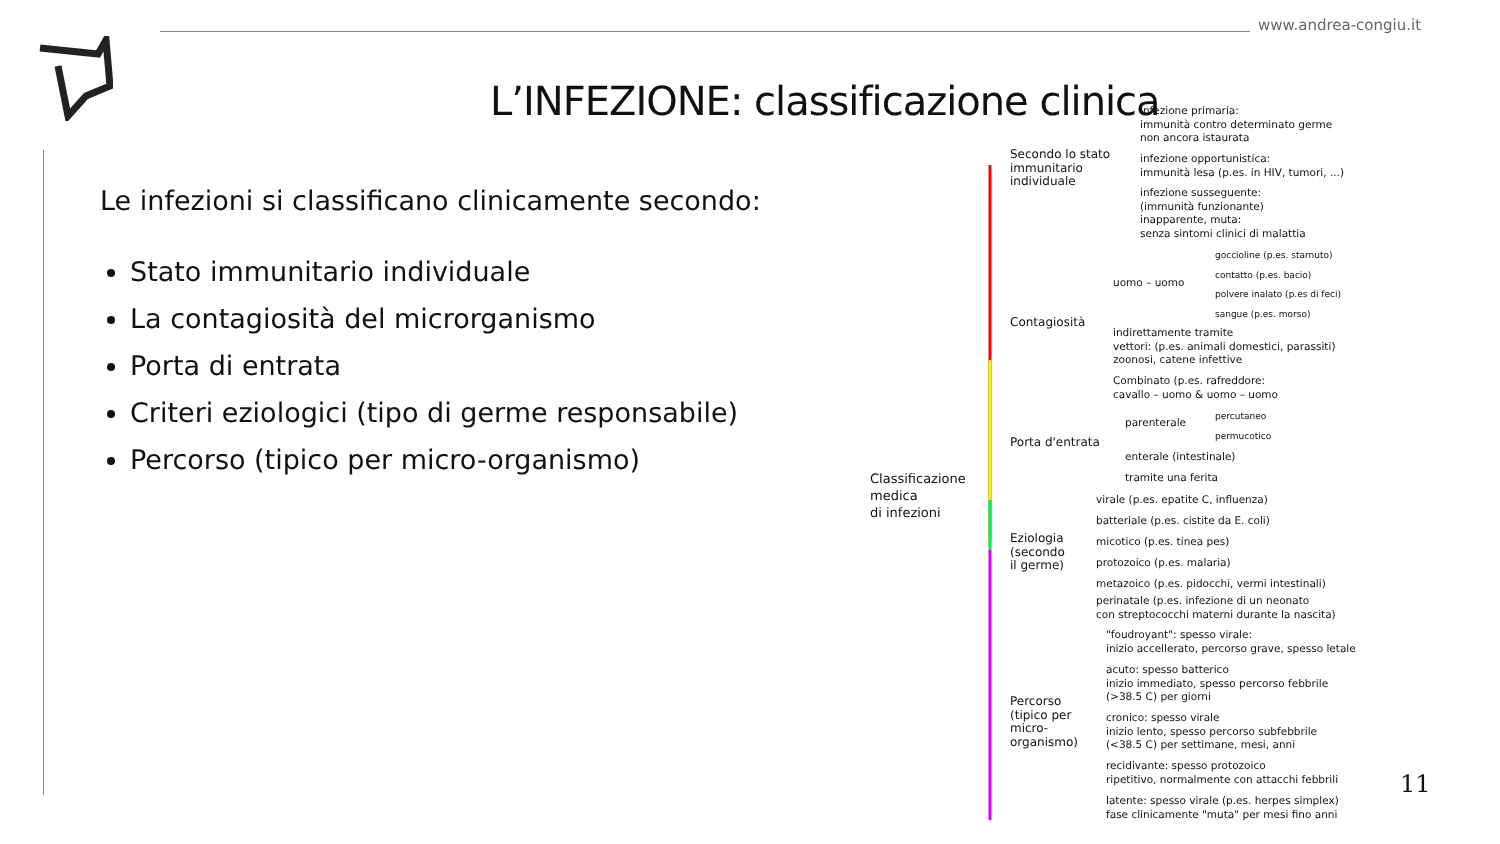www.andrea-congiu.it
L’INFEZIONE: classificazione clinica
Le infezioni si classificano clinicamente secondo:
Stato immunitario individuale
La contagiosità del microrganismo
Porta di entrata
Criteri eziologici (tipo di germe responsabile)
Percorso (tipico per micro-organismo)
Classificazione
medica
di infezioni
Secondo lo stato
immunitario
individuale
infezione primaria:
immunità contro determinato germe
non ancora istaurata
infezione opportunistica:
immunità lesa (p.es. in HIV, tumori, ...)
infezione susseguente:
(immunità funzionante)
inapparente, muta:
senza sintomi clinici di malattia
Contagiosità
uomo – uomo
goccioline (p.es. starnuto)
contatto (p.es. bacio)
polvere inalato (p.es di feci)
sangue (p.es. morso)
indirettamente tramite
vettori: (p.es. animali domestici, parassiti)
zoonosi, catene infettive
Combinato (p.es. rafreddore:
cavallo – uomo & uomo – uomo
Porta d'entrata
parenterale
percutaneo
permucotico
enterale (intestinale)
tramite una ferita
Eziologia
(secondo
il germe)
virale (p.es. epatite C, influenza)
batteriale (p.es. cistite da E. coli)
micotico (p.es. tinea pes)
protozoico (p.es. malaria)
metazoico (p.es. pidocchi, vermi intestinali)
perinatale (p.es. infezione di un neonato
con streptococchi materni durante la nascita)
Percorso
(tipico per
micro-
organismo)
"foudroyant": spesso virale:
inizio accellerato, percorso grave, spesso letale
acuto: spesso batterico
inizio immediato, spesso percorso febbrile
(>38.5 C) per giorni
cronico: spesso virale
inizio lento, spesso percorso subfebbrile
(<38.5 C) per settimane, mesi, anni
recidivante: spesso protozoico
ripetitivo, normalmente con attacchi febbrili
latente: spesso virale (p.es. herpes simplex)
fase clinicamente "muta" per mesi fino anni
11